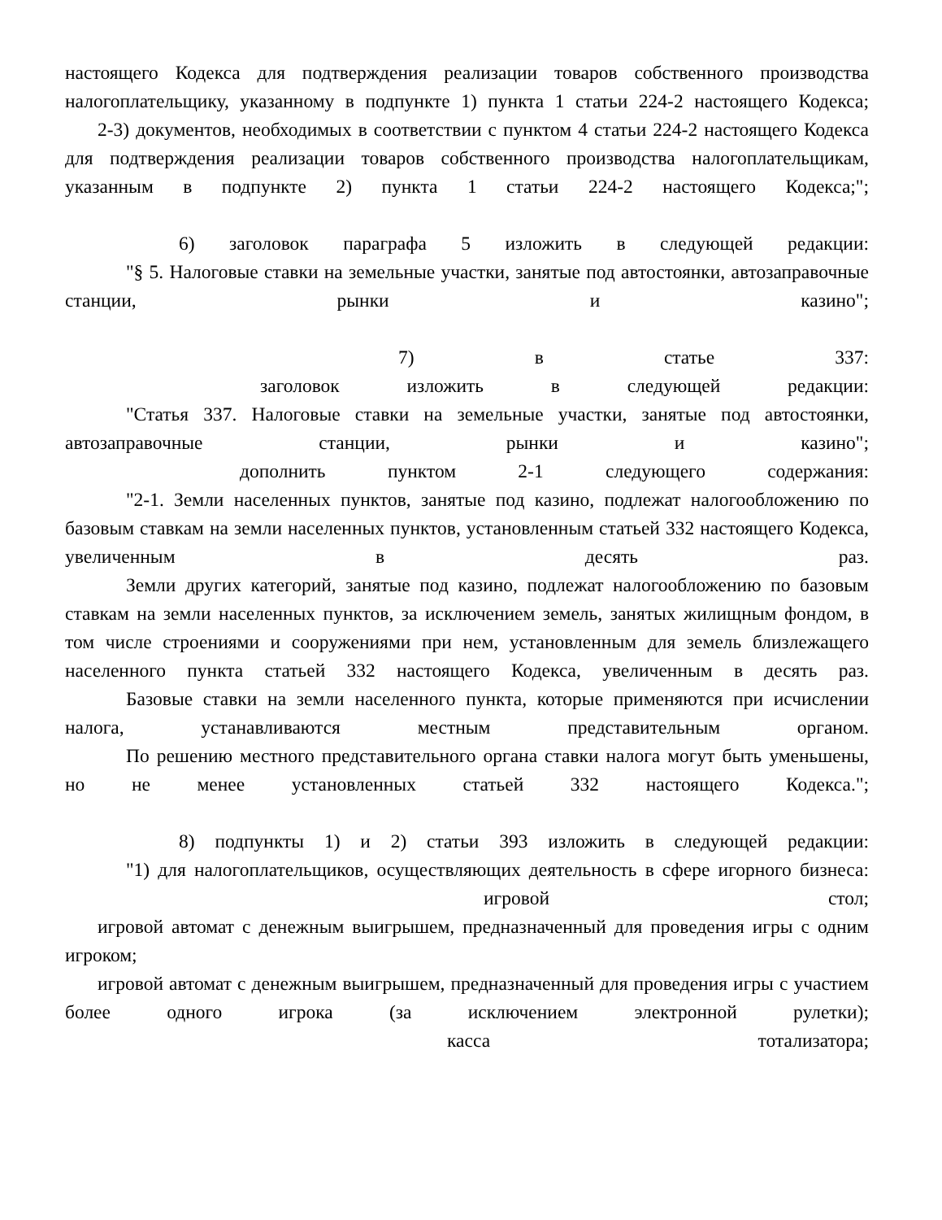настоящего Кодекса для подтверждения реализации товаров собственного производства налогоплательщику, указанному в подпункте 1) пункта 1 статьи 224-2 настоящего Кодекса;
2-3) документов, необходимых в соответствии с пунктом 4 статьи 224-2 настоящего Кодекса для подтверждения реализации товаров собственного производства налогоплательщикам, указанным в подпункте 2) пункта 1 статьи 224-2 настоящего Кодекса;";
6) заголовок параграфа 5 изложить в следующей редакции:
"§ 5. Налоговые ставки на земельные участки, занятые под автостоянки, автозаправочные станции, рынки и казино";
7) в статье 337:
заголовок изложить в следующей редакции:
"Статья 337. Налоговые ставки на земельные участки, занятые под автостоянки, автозаправочные станции, рынки и казино";
дополнить пунктом 2-1 следующего содержания:
"2-1. Земли населенных пунктов, занятые под казино, подлежат налогообложению по базовым ставкам на земли населенных пунктов, установленным статьей 332 настоящего Кодекса, увеличенным в десять раз.
Земли других категорий, занятые под казино, подлежат налогообложению по базовым ставкам на земли населенных пунктов, за исключением земель, занятых жилищным фондом, в том числе строениями и сооружениями при нем, установленным для земель близлежащего населенного пункта статьей 332 настоящего Кодекса, увеличенным в десять раз.
Базовые ставки на земли населенного пункта, которые применяются при исчислении налога, устанавливаются местным представительным органом.
По решению местного представительного органа ставки налога могут быть уменьшены, но не менее установленных статьей 332 настоящего Кодекса.";
8) подпункты 1) и 2) статьи 393 изложить в следующей редакции:
"1) для налогоплательщиков, осуществляющих деятельность в сфере игорного бизнеса:
игровой стол;
игровой автомат с денежным выигрышем, предназначенный для проведения игры с одним игроком;
игровой автомат с денежным выигрышем, предназначенный для проведения игры с участием более одного игрока (за исключением электронной рулетки);
касса тотализатора;